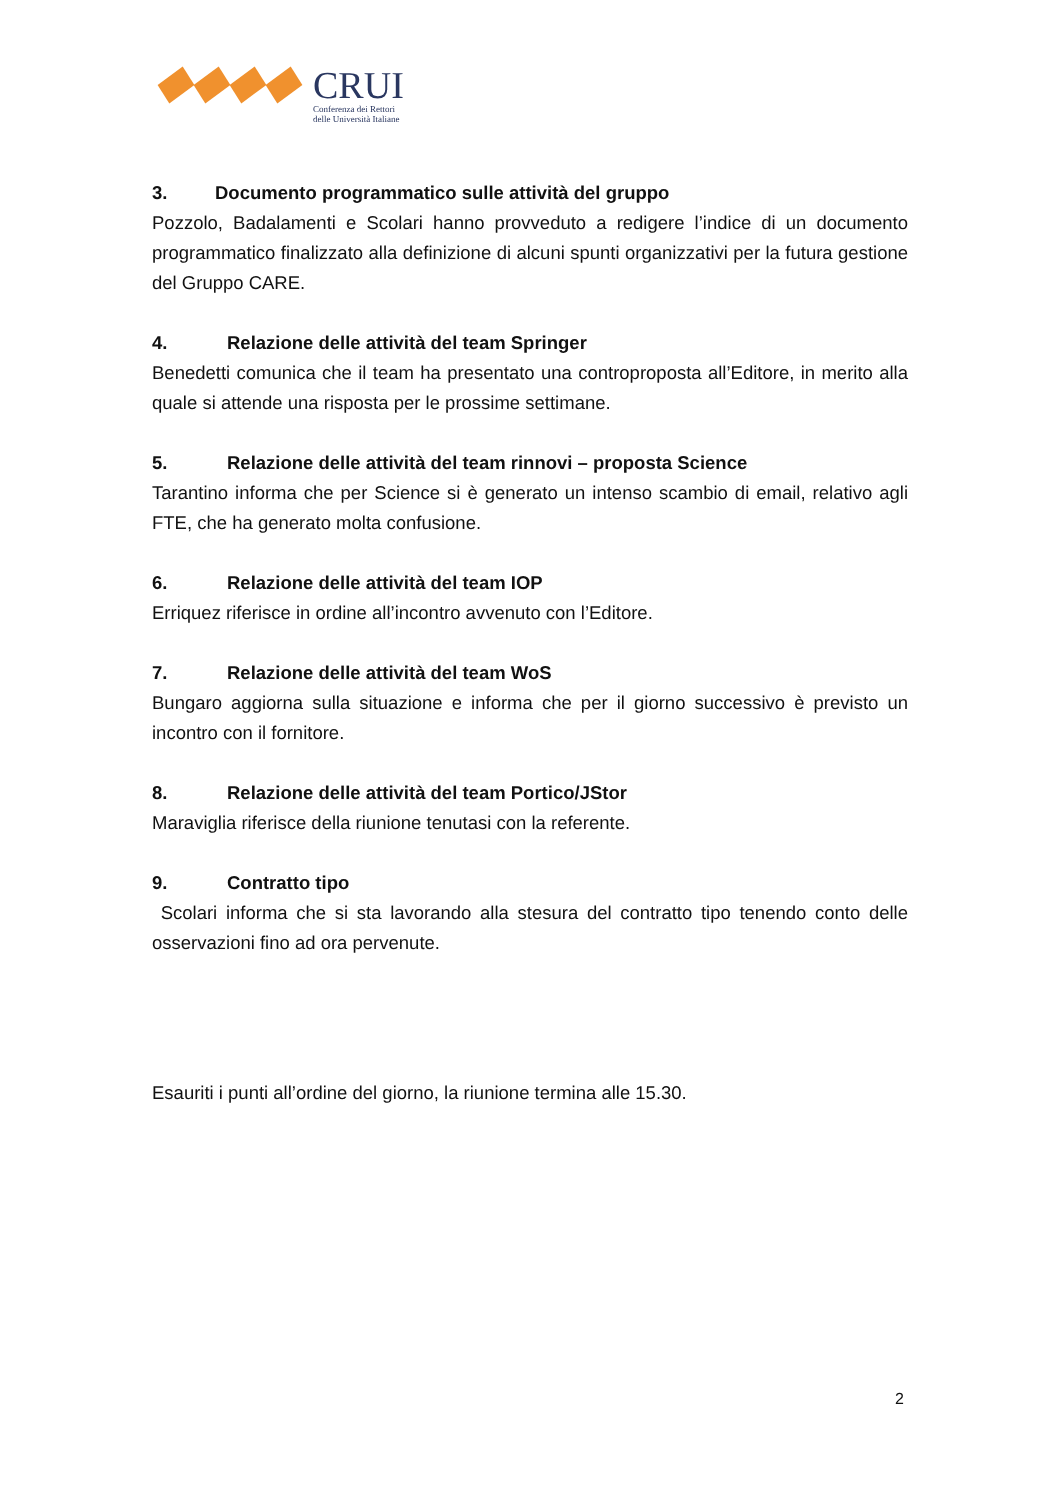CRUI
Conferenza dei Rettori
delle Università Italiane
3. Documento programmatico sulle attività del gruppo
Pozzolo, Badalamenti e Scolari hanno provveduto a redigere l’indice di un documento programmatico finalizzato alla definizione di alcuni spunti organizzativi per la futura gestione del Gruppo CARE.
4. Relazione delle attività del team Springer
Benedetti comunica che il team ha presentato una controproposta all’Editore, in merito alla quale si attende una risposta per le prossime settimane.
5. Relazione delle attività del team rinnovi – proposta Science
Tarantino informa che per Science si è generato un intenso scambio di email, relativo agli FTE, che ha generato molta confusione.
6. Relazione delle attività del team IOP
Erriquez riferisce in ordine all’incontro avvenuto con l’Editore.
7. Relazione delle attività del team WoS
Bungaro aggiorna sulla situazione e informa che per il giorno successivo è previsto un incontro con il fornitore.
8. Relazione delle attività del team Portico/JStor
Maraviglia riferisce della riunione tenutasi con la referente.
9. Contratto tipo
Scolari informa che si sta lavorando alla stesura del contratto tipo tenendo conto delle osservazioni fino ad ora pervenute.
Esauriti i punti all’ordine del giorno, la riunione termina alle 15.30.
2